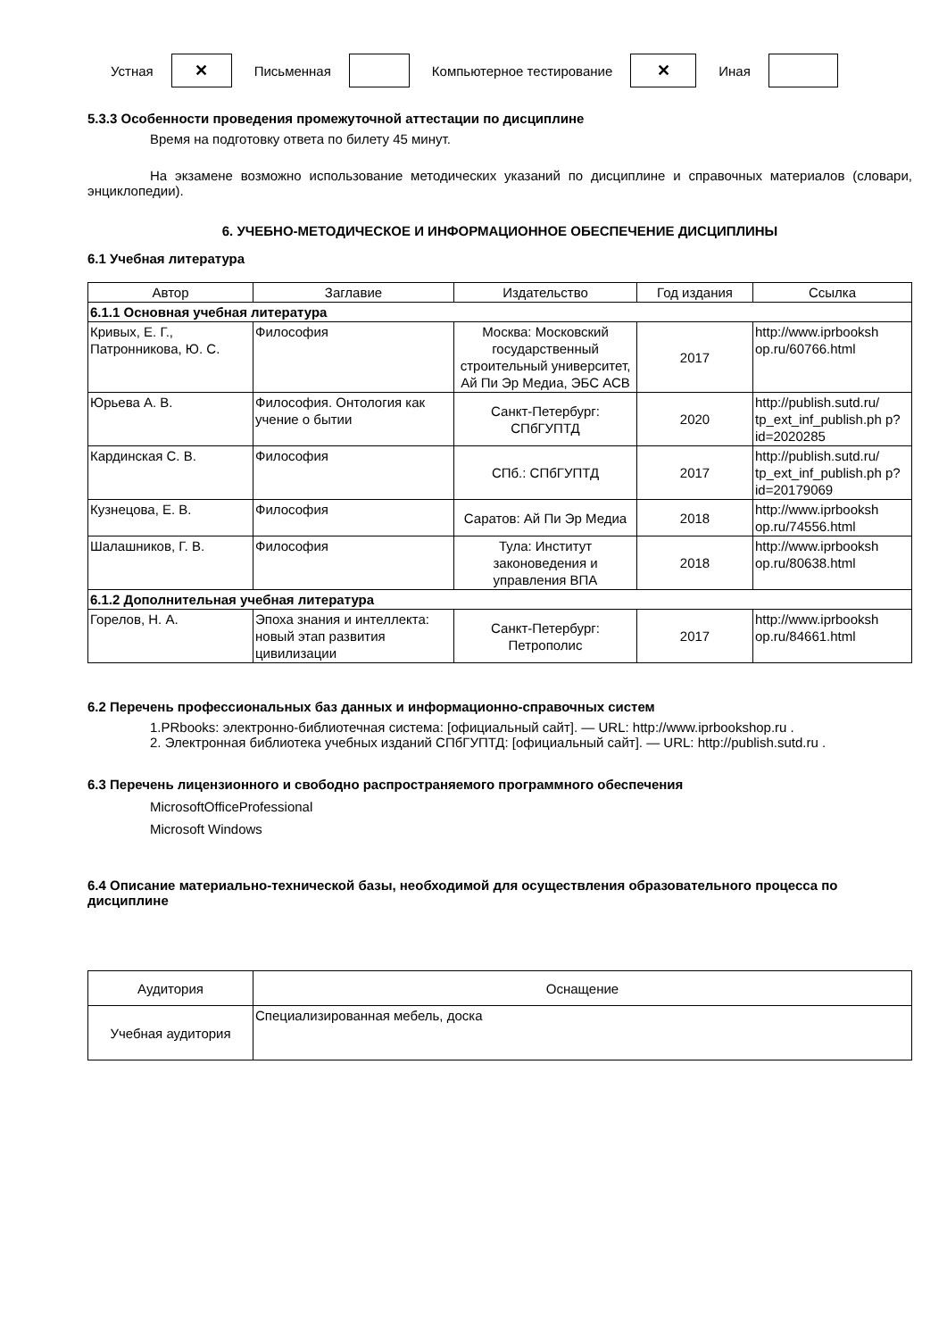Устная
✕
Письменная Компьютерное тестирование
✕
Иная
5.3.3 Особенности проведения промежуточной аттестации по дисциплине
Время на подготовку ответа по билету 45 минут.
На экзамене возможно использование методических указаний по дисциплине и справочных материалов (словари, энциклопедии).
6. УЧЕБНО-МЕТОДИЧЕСКОЕ И ИНФОРМАЦИОННОЕ ОБЕСПЕЧЕНИЕ ДИСЦИПЛИНЫ
6.1 Учебная литература
| Автор | Заглавие | Издательство | Год издания | Ссылка |
| --- | --- | --- | --- | --- |
| 6.1.1 Основная учебная литература | | | | |
| Кривых, Е. Г., Патронникова, Ю. С. | Философия | Москва: Московский государственный строительный университет, Ай Пи Эр Медиа, ЭБС АСВ | 2017 | http://www.iprbooksh op.ru/60766.html |
| Юрьева А. В. | Философия. Онтология как учение о бытии | Санкт-Петербург: СПбГУПТД | 2020 | http://publish.sutd.ru/ tp_ext_inf_publish.ph p?id=2020285 |
| Кардинская С. В. | Философия | СПб.: СПбГУПТД | 2017 | http://publish.sutd.ru/ tp_ext_inf_publish.ph p?id=20179069 |
| Кузнецова, Е. В. | Философия | Саратов: Ай Пи Эр Медиа | 2018 | http://www.iprbooksh op.ru/74556.html |
| Шалашников, Г. В. | Философия | Тула: Институт законоведения и управления ВПА | 2018 | http://www.iprbooksh op.ru/80638.html |
| 6.1.2 Дополнительная учебная литература | | | | |
| Горелов, Н. А. | Эпоха знания и интеллекта: новый этап развития цивилизации | Санкт-Петербург: Петрополис | 2017 | http://www.iprbooksh op.ru/84661.html |
6.2 Перечень профессиональных баз данных и информационно-справочных систем
1.PRbooks: электронно-библиотечная система: [официальный сайт]. — URL: http://www.iprbookshop.ru .
2. Электронная библиотека учебных изданий СПбГУПТД: [официальный сайт]. — URL: http://publish.sutd.ru .
6.3 Перечень лицензионного и свободно распространяемого программного обеспечения
MicrosoftOfficeProfessional
Microsoft Windows
6.4 Описание материально-технической базы, необходимой для осуществления образовательного процесса по дисциплине
| Аудитория | Оснащение |
| --- | --- |
| Учебная аудитория | Специализированная мебель, доска |